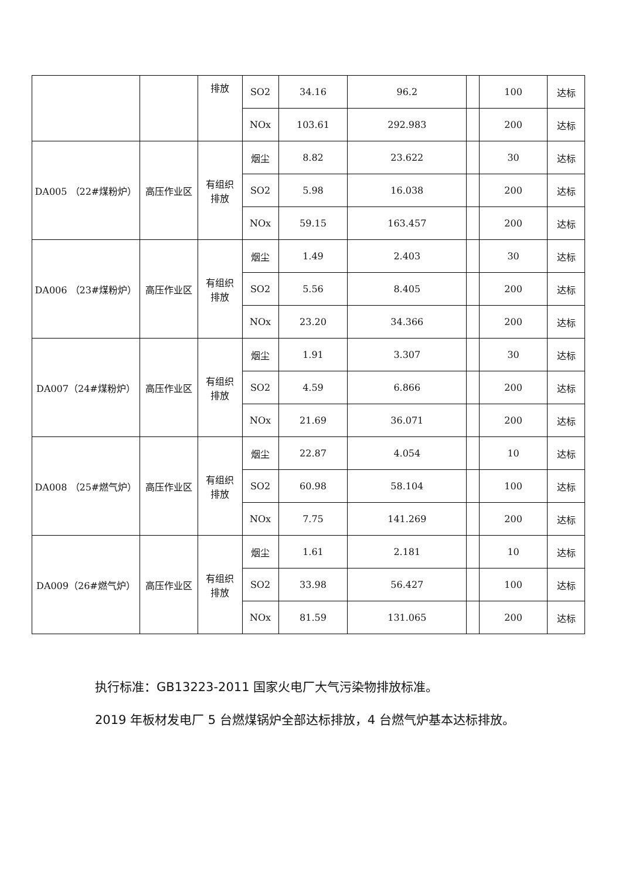| | | 排放 | SO2 | 34.16 | 96.2 | | 100 | 达标 |
| | | | NOx | 103.61 | 292.983 | | 200 | 达标 |
| DA005 （22#煤粉炉） | 高压作业区 | 有组织 排放 | 烟尘 | 8.82 | 23.622 | | 30 | 达标 |
| | | | SO2 | 5.98 | 16.038 | | 200 | 达标 |
| | | | NOx | 59.15 | 163.457 | | 200 | 达标 |
| DA006 （23#煤粉炉） | 高压作业区 | 有组织 排放 | 烟尘 | 1.49 | 2.403 | | 30 | 达标 |
| | | | SO2 | 5.56 | 8.405 | | 200 | 达标 |
| | | | NOx | 23.20 | 34.366 | | 200 | 达标 |
| DA007（24#煤粉炉） | 高压作业区 | 有组织 排放 | 烟尘 | 1.91 | 3.307 | | 30 | 达标 |
| | | | SO2 | 4.59 | 6.866 | | 200 | 达标 |
| | | | NOx | 21.69 | 36.071 | | 200 | 达标 |
| DA008 （25#燃气炉） | 高压作业区 | 有组织 排放 | 烟尘 | 22.87 | 4.054 | | 10 | 达标 |
| | | | SO2 | 60.98 | 58.104 | | 100 | 达标 |
| | | | NOx | 7.75 | 141.269 | | 200 | 达标 |
| DA009（26#燃气炉） | 高压作业区 | 有组织 排放 | 烟尘 | 1.61 | 2.181 | | 10 | 达标 |
| | | | SO2 | 33.98 | 56.427 | | 100 | 达标 |
| | | | NOx | 81.59 | 131.065 | | 200 | 达标 |
执行标准：GB13223-2011 国家火电厂大气污染物排放标准。
2019 年板材发电厂 5 台燃煤锅炉全部达标排放，4 台燃气炉基本达标排放。